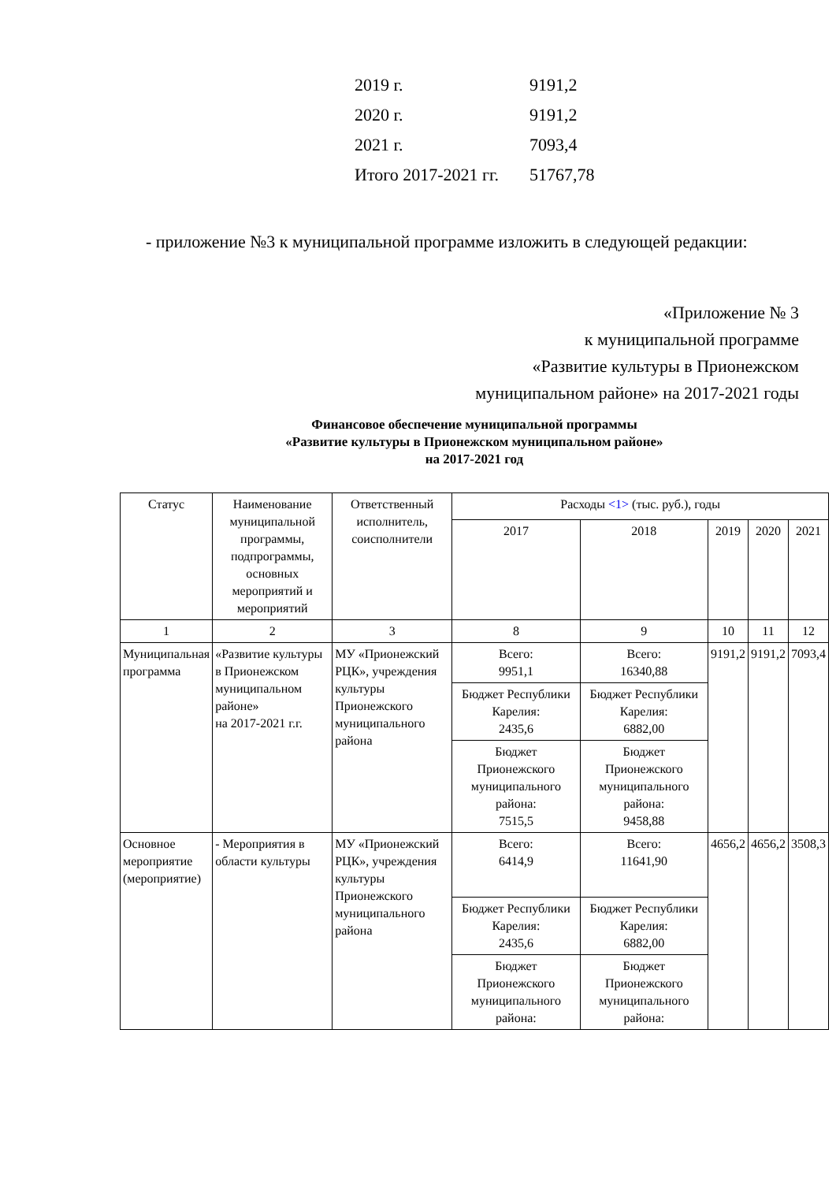2019 г. 9191,2
2020 г. 9191,2
2021 г. 7093,4
Итого 2017-2021 гг. 51767,78
- приложение №3 к муниципальной программе изложить в следующей редакции:
«Приложение № 3
к муниципальной программе
«Развитие культуры в Прионежском
муниципальном районе» на 2017-2021 годы
Финансовое обеспечение муниципальной программы
«Развитие культуры в Прионежском муниципальном районе»
на 2017-2021 год
| Статус | Наименование муниципальной программы, подпрограммы, основных мероприятий и мероприятий | Ответственный исполнитель, соисполнители | Расходы <1> (тыс. руб.), годы | | | | |
| --- | --- | --- | --- | --- | --- | --- | --- |
| | | | 2017 | 2018 | 2019 | 2020 | 2021 |
| 1 | 2 | 3 | 8 | 9 | 10 | 11 | 12 |
| Муниципальная программа | «Развитие культуры в Прионежском муниципальном районе» на 2017-2021 г.г. | МУ «Прионежский РЦК», учреждения культуры Прионежского муниципального района | Всего: 9951,1 | Всего: 16340,88 | 9191,2 | 9191,2 | 7093,4 |
| | | | Бюджет Республики Карелия: 2435,6 | Бюджет Республики Карелия: 6882,00 | | | |
| | | | Бюджет Прионежского муниципального района: 7515,5 | Бюджет Прионежского муниципального района: 9458,88 | | | |
| Основное мероприятие (мероприятие) | - Мероприятия в области культуры | МУ «Прионежский РЦК», учреждения культуры Прионежского муниципального района | Всего: 6414,9 | Всего: 11641,90 | 4656,2 | 4656,2 | 3508,3 |
| | | | Бюджет Республики Карелия: 2435,6 | Бюджет Республики Карелия: 6882,00 | | | |
| | | | Бюджет Прионежского муниципального района: | Бюджет Прионежского муниципального района: | | | |